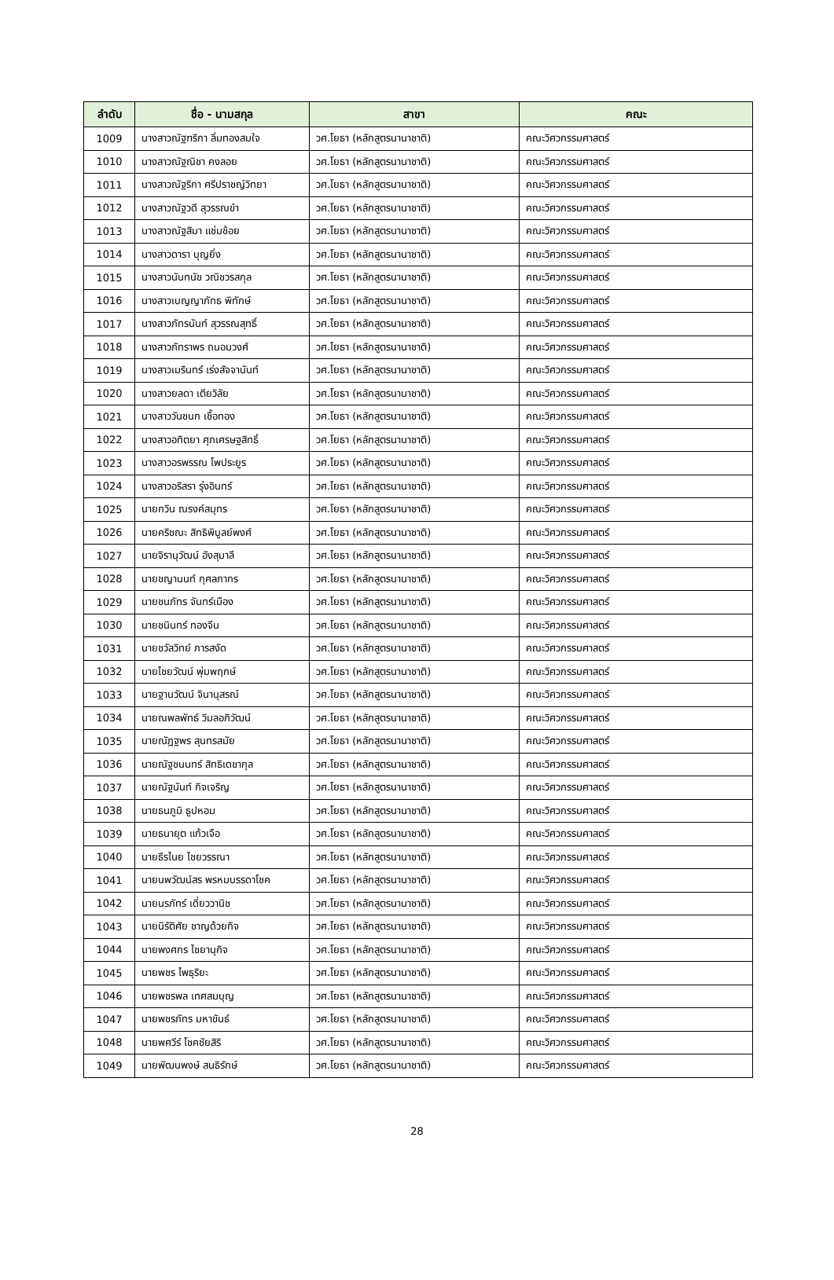| ลำดับ | ชื่อ - นามสกุล | สาขา | คณะ |
| --- | --- | --- | --- |
| 1009 | นางสาวณัฐฑริกา ลิ่มทองสมใจ | วศ.โยธา (หลักสูตรนานาชาติ) | คณะวิศวกรรมศาสตร์ |
| 1010 | นางสาวณัฐณิชา คงลอย | วศ.โยธา (หลักสูตรนานาชาติ) | คณะวิศวกรรมศาสตร์ |
| 1011 | นางสาวณัฐริกา ศรีปราชญ์วิทยา | วศ.โยธา (หลักสูตรนานาชาติ) | คณะวิศวกรรมศาสตร์ |
| 1012 | นางสาวณัฐวดี สุวรรณขำ | วศ.โยธา (หลักสูตรนานาชาติ) | คณะวิศวกรรมศาสตร์ |
| 1013 | นางสาวณัฐสิมา แช่มช้อย | วศ.โยธา (หลักสูตรนานาชาติ) | คณะวิศวกรรมศาสตร์ |
| 1014 | นางสาวดารา บุญยิ่ง | วศ.โยธา (หลักสูตรนานาชาติ) | คณะวิศวกรรมศาสตร์ |
| 1015 | นางสาวนันทนัช วณิชวรสกุล | วศ.โยธา (หลักสูตรนานาชาติ) | คณะวิศวกรรมศาสตร์ |
| 1016 | นางสาวเบญญาภัทธ พิทักษ์ | วศ.โยธา (หลักสูตรนานาชาติ) | คณะวิศวกรรมศาสตร์ |
| 1017 | นางสาวภัทรนันท์ สุวรรณสุทธิ์ | วศ.โยธา (หลักสูตรนานาชาติ) | คณะวิศวกรรมศาสตร์ |
| 1018 | นางสาวภัทราพร ถนอมวงศ์ | วศ.โยธา (หลักสูตรนานาชาติ) | คณะวิศวกรรมศาสตร์ |
| 1019 | นางสาวเมรินทร์ เร่งสัจจานันท์ | วศ.โยธา (หลักสูตรนานาชาติ) | คณะวิศวกรรมศาสตร์ |
| 1020 | นางสาวยลดา เตียวิลัย | วศ.โยธา (หลักสูตรนานาชาติ) | คณะวิศวกรรมศาสตร์ |
| 1021 | นางสาววันชนก เชื้อทอง | วศ.โยธา (หลักสูตรนานาชาติ) | คณะวิศวกรรมศาสตร์ |
| 1022 | นางสาวอทิตยา ศุภเศรษฐสิทธิ์ | วศ.โยธา (หลักสูตรนานาชาติ) | คณะวิศวกรรมศาสตร์ |
| 1023 | นางสาวอรพรรณ โพประยูร | วศ.โยธา (หลักสูตรนานาชาติ) | คณะวิศวกรรมศาสตร์ |
| 1024 | นางสาวอริสรา รุ่งอินทร์ | วศ.โยธา (หลักสูตรนานาชาติ) | คณะวิศวกรรมศาสตร์ |
| 1025 | นายกวิน ณรงค์สมุทร | วศ.โยธา (หลักสูตรนานาชาติ) | คณะวิศวกรรมศาสตร์ |
| 1026 | นายคริชณะ สิทธิพิบูลย์พงศ์ | วศ.โยธา (หลักสูตรนานาชาติ) | คณะวิศวกรรมศาสตร์ |
| 1027 | นายจิรานุวัฒน์ อังสุมาลี | วศ.โยธา (หลักสูตรนานาชาติ) | คณะวิศวกรรมศาสตร์ |
| 1028 | นายชญานนท์ กุศลภากร | วศ.โยธา (หลักสูตรนานาชาติ) | คณะวิศวกรรมศาสตร์ |
| 1029 | นายชนภัทร จันทร์เมือง | วศ.โยธา (หลักสูตรนานาชาติ) | คณะวิศวกรรมศาสตร์ |
| 1030 | นายชนินทร์ ทองจีน | วศ.โยธา (หลักสูตรนานาชาติ) | คณะวิศวกรรมศาสตร์ |
| 1031 | นายชวัลวิทย์ ภารสงัด | วศ.โยธา (หลักสูตรนานาชาติ) | คณะวิศวกรรมศาสตร์ |
| 1032 | นายไชยวัฒน์ พุ่มพฤกษ์ | วศ.โยธา (หลักสูตรนานาชาติ) | คณะวิศวกรรมศาสตร์ |
| 1033 | นายฐานวัฒน์ จินานุสรณ์ | วศ.โยธา (หลักสูตรนานาชาติ) | คณะวิศวกรรมศาสตร์ |
| 1034 | นายณพลพัทธ์ วิมลอภิวัฒน์ | วศ.โยธา (หลักสูตรนานาชาติ) | คณะวิศวกรรมศาสตร์ |
| 1035 | นายณัฏฐพร สุนทรสมัย | วศ.โยธา (หลักสูตรนานาชาติ) | คณะวิศวกรรมศาสตร์ |
| 1036 | นายณัฐชนนทร์ สิทธิเดชากุล | วศ.โยธา (หลักสูตรนานาชาติ) | คณะวิศวกรรมศาสตร์ |
| 1037 | นายณัฐนันท์ กิจเจริญ | วศ.โยธา (หลักสูตรนานาชาติ) | คณะวิศวกรรมศาสตร์ |
| 1038 | นายธนภูมิ ธูปหอม | วศ.โยธา (หลักสูตรนานาชาติ) | คณะวิศวกรรมศาสตร์ |
| 1039 | นายธนายุต แก้วเจือ | วศ.โยธา (หลักสูตรนานาชาติ) | คณะวิศวกรรมศาสตร์ |
| 1040 | นายธีรไนย ไชยวรรณา | วศ.โยธา (หลักสูตรนานาชาติ) | คณะวิศวกรรมศาสตร์ |
| 1041 | นายนพวัฒน์สร พรหมบรรดาโชค | วศ.โยธา (หลักสูตรนานาชาติ) | คณะวิศวกรรมศาสตร์ |
| 1042 | นายนรภัทร์ เดี่ยววานิช | วศ.โยธา (หลักสูตรนานาชาติ) | คณะวิศวกรรมศาสตร์ |
| 1043 | นายนิรัติศัย ชาญด้วยกิจ | วศ.โยธา (หลักสูตรนานาชาติ) | คณะวิศวกรรมศาสตร์ |
| 1044 | นายพงศกร ไชยานุกิจ | วศ.โยธา (หลักสูตรนานาชาติ) | คณะวิศวกรรมศาสตร์ |
| 1045 | นายพชร ไพธุริยะ | วศ.โยธา (หลักสูตรนานาชาติ) | คณะวิศวกรรมศาสตร์ |
| 1046 | นายพชรพล เทศสมบุญ | วศ.โยธา (หลักสูตรนานาชาติ) | คณะวิศวกรรมศาสตร์ |
| 1047 | นายพชรภัทร มหาขันธ์ | วศ.โยธา (หลักสูตรนานาชาติ) | คณะวิศวกรรมศาสตร์ |
| 1048 | นายพศวีร์ โชคชัยสิริ | วศ.โยธา (หลักสูตรนานาชาติ) | คณะวิศวกรรมศาสตร์ |
| 1049 | นายพัฒนพงษ์ สนธิรักษ์ | วศ.โยธา (หลักสูตรนานาชาติ) | คณะวิศวกรรมศาสตร์ |
28